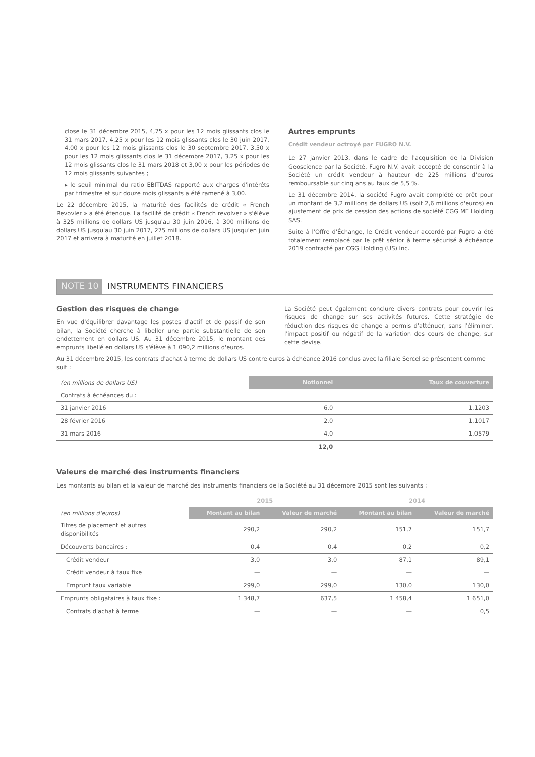close le 31 décembre 2015, 4,75 x pour les 12 mois glissants clos le 31 mars 2017, 4,25 x pour les 12 mois glissants clos le 30 juin 2017, 4,00 x pour les 12 mois glissants clos le 30 septembre 2017, 3,50 x pour les 12 mois glissants clos le 31 décembre 2017, 3,25 x pour les 12 mois glissants clos le 31 mars 2018 et 3,00 x pour les périodes de 12 mois glissants suivantes ;
▸ le seuil minimal du ratio EBITDAS rapporté aux charges d'intérêts par trimestre et sur douze mois glissants a été ramené à 3,00.
Le 22 décembre 2015, la maturité des facilités de crédit « French Revovler » a été étendue. La facilité de crédit « French revolver » s'élève à 325 millions de dollars US jusqu'au 30 juin 2016, à 300 millions de dollars US jusqu'au 30 juin 2017, 275 millions de dollars US jusqu'en juin 2017 et arrivera à maturité en juillet 2018.
Autres emprunts
Crédit vendeur octroyé par FUGRO N.V.
Le 27 janvier 2013, dans le cadre de l'acquisition de la Division Geoscience par la Société, Fugro N.V. avait accepté de consentir à la Société un crédit vendeur à hauteur de 225 millions d'euros remboursable sur cinq ans au taux de 5,5 %.
Le 31 décembre 2014, la société Fugro avait complété ce prêt pour un montant de 3,2 millions de dollars US (soit 2,6 millions d'euros) en ajustement de prix de cession des actions de société CGG ME Holding SAS.
Suite à l'Offre d'Échange, le Crédit vendeur accordé par Fugro a été totalement remplacé par le prêt sénior à terme sécurisé à échéance 2019 contracté par CGG Holding (US) Inc.
NOTE 10 INSTRUMENTS FINANCIERS
Gestion des risques de change
En vue d'équilibrer davantage les postes d'actif et de passif de son bilan, la Société cherche à libeller une partie substantielle de son endettement en dollars US. Au 31 décembre 2015, le montant des emprunts libellé en dollars US s'élève à 1 090,2 millions d'euros.
La Société peut également conclure divers contrats pour couvrir les risques de change sur ses activités futures. Cette stratégie de réduction des risques de change a permis d'atténuer, sans l'éliminer, l'impact positif ou négatif de la variation des cours de change, sur cette devise.
Au 31 décembre 2015, les contrats d'achat à terme de dollars US contre euros à échéance 2016 conclus avec la filiale Sercel se présentent comme suit :
| (en millions de dollars US) | Notionnel | Taux de couverture |
| --- | --- | --- |
| Contrats à échéances du : | | |
| 31 janvier 2016 | 6,0 | 1,1203 |
| 28 février 2016 | 2,0 | 1,1017 |
| 31 mars 2016 | 4,0 | 1,0579 |
| | 12,0 | |
Valeurs de marché des instruments financiers
Les montants au bilan et la valeur de marché des instruments financiers de la Société au 31 décembre 2015 sont les suivants :
| | 2015 | | 2014 | |
| --- | --- | --- | --- | --- |
| (en millions d'euros) | Montant au bilan | Valeur de marché | Montant au bilan | Valeur de marché |
| Titres de placement et autres disponibilités | 290,2 | 290,2 | 151,7 | 151,7 |
| Découverts bancaires : | 0,4 | 0,4 | 0,2 | 0,2 |
| Crédit vendeur | 3,0 | 3,0 | 87,1 | 89,1 |
| Crédit vendeur à taux fixe | — | — | — | — |
| Emprunt taux variable | 299,0 | 299,0 | 130,0 | 130,0 |
| Emprunts obligataires à taux fixe : | 1 348,7 | 637,5 | 1 458,4 | 1 651,0 |
| Contrats d'achat à terme | — | — | — | 0,5 |